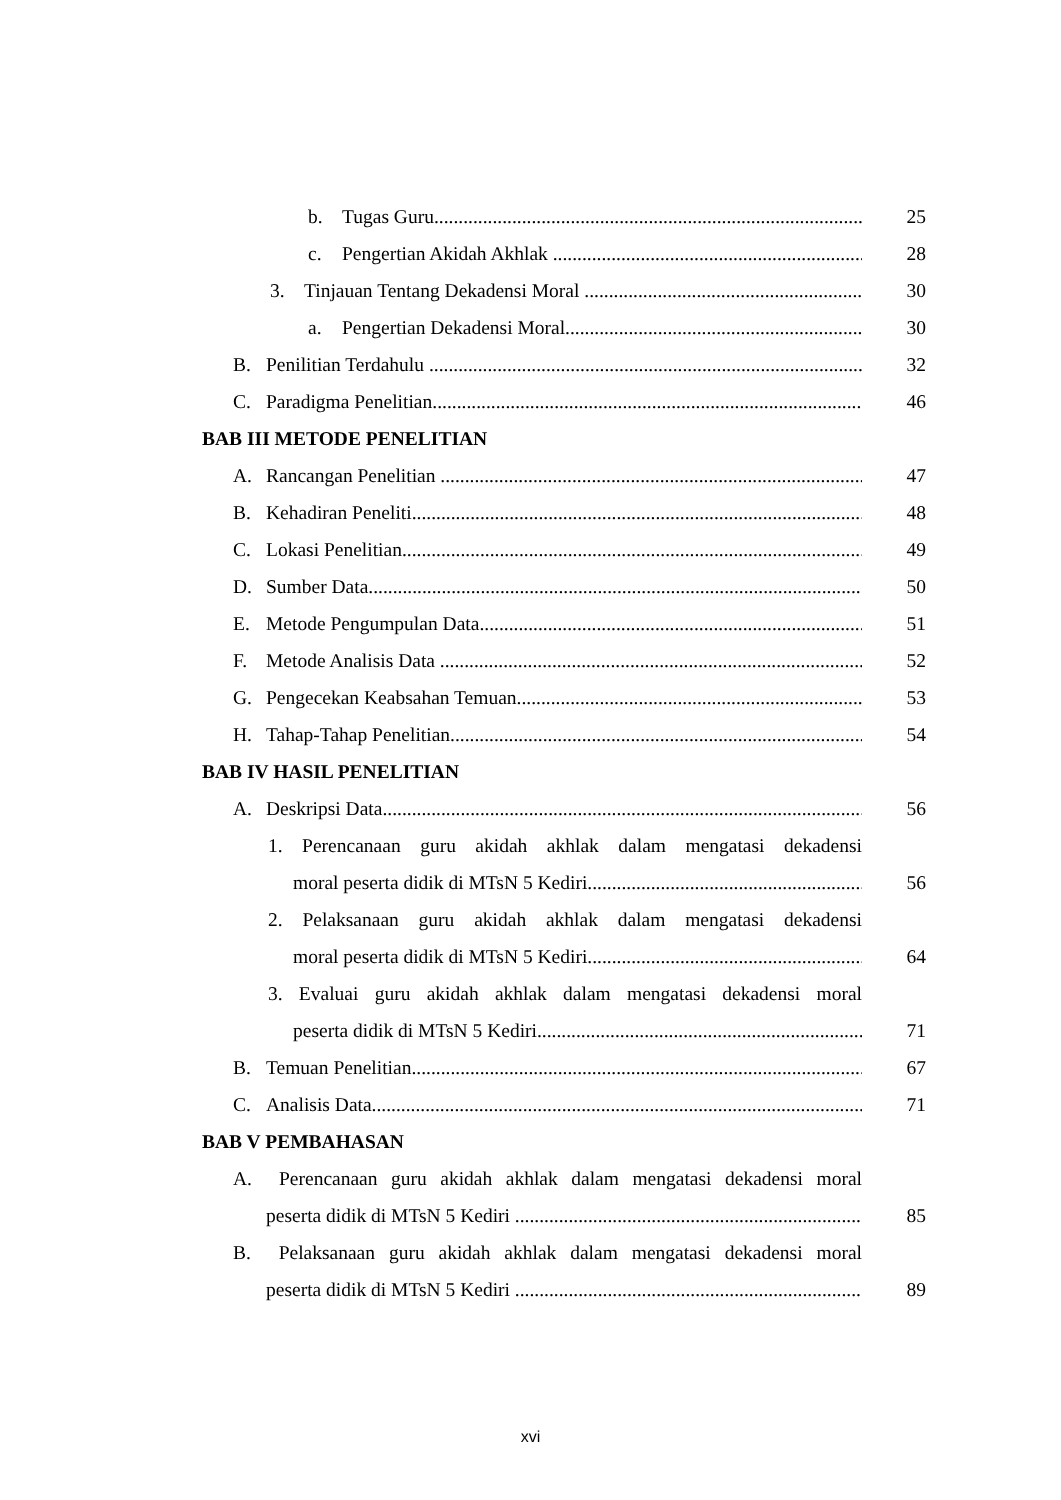b. Tugas Guru 25
c. Pengertian Akidah Akhlak 28
3. Tinjauan Tentang Dekadensi Moral 30
a. Pengertian Dekadensi Moral 30
B. Penilitian Terdahulu 32
C. Paradigma Penelitian 46
BAB III METODE PENELITIAN
A. Rancangan Penelitian 47
B. Kehadiran Peneliti 48
C. Lokasi Penelitian 49
D. Sumber Data 50
E. Metode Pengumpulan Data 51
F. Metode Analisis Data 52
G. Pengecekan Keabsahan Temuan 53
H. Tahap-Tahap Penelitian 54
BAB IV HASIL PENELITIAN
A. Deskripsi Data 56
1. Perencanaan guru akidah akhlak dalam mengatasi dekadensi
moral peserta didik di MTsN 5 Kediri 56
2. Pelaksanaan guru akidah akhlak dalam mengatasi dekadensi
moral peserta didik di MTsN 5 Kediri 64
3. Evaluai guru akidah akhlak dalam mengatasi dekadensi moral
peserta didik di MTsN 5 Kediri 71
B. Temuan Penelitian 67
C. Analisis Data 71
BAB V PEMBAHASAN
A. Perencanaan guru akidah akhlak dalam mengatasi dekadensi moral
peserta didik di MTsN 5 Kediri 85
B. Pelaksanaan guru akidah akhlak dalam mengatasi dekadensi moral
peserta didik di MTsN 5 Kediri 89
xvi